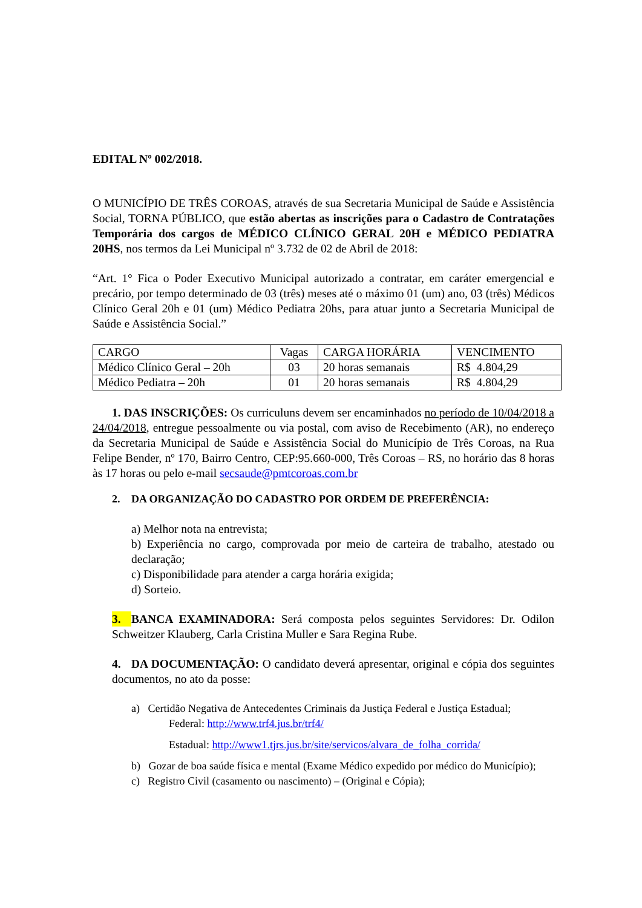EDITAL Nº 002/2018.
O MUNICÍPIO DE TRÊS COROAS, através de sua Secretaria Municipal de Saúde e Assistência Social, TORNA PÚBLICO, que estão abertas as inscrições para o Cadastro de Contratações Temporária dos cargos de MÉDICO CLÍNICO GERAL 20H e MÉDICO PEDIATRA 20HS, nos termos da Lei Municipal nº 3.732 de 02 de Abril de 2018:
“Art. 1° Fica o Poder Executivo Municipal autorizado a contratar, em caráter emergencial e precário, por tempo determinado de 03 (três) meses até o máximo 01 (um) ano, 03 (três) Médicos Clínico Geral 20h e 01 (um) Médico Pediatra 20hs, para atuar junto a Secretaria Municipal de Saúde e Assistência Social.”
| CARGO | Vagas | CARGA HORÁRIA | VENCIMENTO |
| Médico Clínico Geral – 20h | 03 | 20 horas semanais | R$ 4.804,29 |
| Médico Pediatra – 20h | 01 | 20 horas semanais | R$ 4.804,29 |
1. DAS INSCRIÇÕES: Os curriculuns devem ser encaminhados no período de 10/04/2018 a 24/04/2018, entregue pessoalmente ou via postal, com aviso de Recebimento (AR), no endereço da Secretaria Municipal de Saúde e Assistência Social do Município de Três Coroas, na Rua Felipe Bender, nº 170, Bairro Centro, CEP:95.660-000, Três Coroas – RS, no horário das 8 horas às 17 horas ou pelo e-mail secsaude@pmtcoroas.com.br
2. DA ORGANIZAÇÃO DO CADASTRO POR ORDEM DE PREFERÊNCIA:
a) Melhor nota na entrevista;
b) Experiência no cargo, comprovada por meio de carteira de trabalho, atestado ou declaração;
c) Disponibilidade para atender a carga horária exigida;
d) Sorteio.
3. BANCA EXAMINADORA: Será composta pelos seguintes Servidores: Dr. Odilon Schweitzer Klauberg, Carla Cristina Muller e Sara Regina Rube.
4. DA DOCUMENTAÇÃO: O candidato deverá apresentar, original e cópia dos seguintes documentos, no ato da posse:
a) Certidão Negativa de Antecedentes Criminais da Justiça Federal e Justiça Estadual;
Federal: http://www.trf4.jus.br/trf4/
Estadual: http://www1.tjrs.jus.br/site/servicos/alvara_de_folha_corrida/
b) Gozar de boa saúde física e mental (Exame Médico expedido por médico do Município);
c) Registro Civil (casamento ou nascimento) – (Original e Cópia);